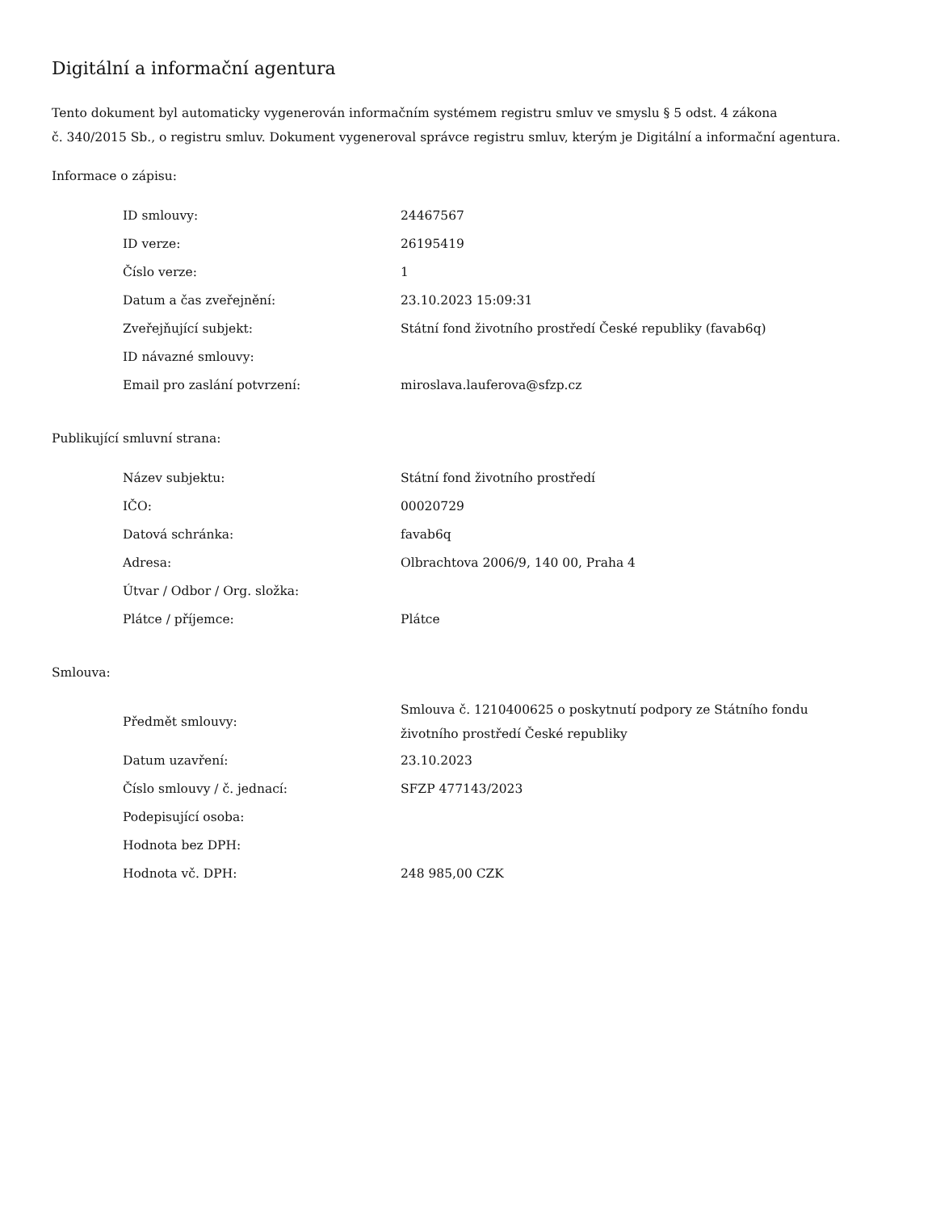Digitální a informační agentura
Tento dokument byl automaticky vygenerován informačním systémem registru smluv ve smyslu § 5 odst. 4 zákona
č. 340/2015 Sb., o registru smluv. Dokument vygeneroval správce registru smluv, kterým je Digitální a informační agentura.
Informace o zápisu:
| ID smlouvy: | 24467567 |
| ID verze: | 26195419 |
| Číslo verze: | 1 |
| Datum a čas zveřejnění: | 23.10.2023 15:09:31 |
| Zveřejňující subjekt: | Státní fond životního prostředí České republiky (favab6q) |
| ID návazné smlouvy: | |
| Email pro zaslání potvrzení: | miroslava.lauferova@sfzp.cz |
Publikující smluvní strana:
| Název subjektu: | Státní fond životního prostředí |
| IČO: | 00020729 |
| Datová schránka: | favab6q |
| Adresa: | Olbrachtova 2006/9, 140 00, Praha 4 |
| Útvar / Odbor / Org. složka: | |
| Plátce / příjemce: | Plátce |
Smlouva:
| Předmět smlouvy: | Smlouva č. 1210400625 o poskytnutí podpory ze Státního fondu životního prostředí České republiky |
| Datum uzavření: | 23.10.2023 |
| Číslo smlouvy / č. jednací: | SFZP 477143/2023 |
| Podepisující osoba: | |
| Hodnota bez DPH: | |
| Hodnota vč. DPH: | 248 985,00 CZK |